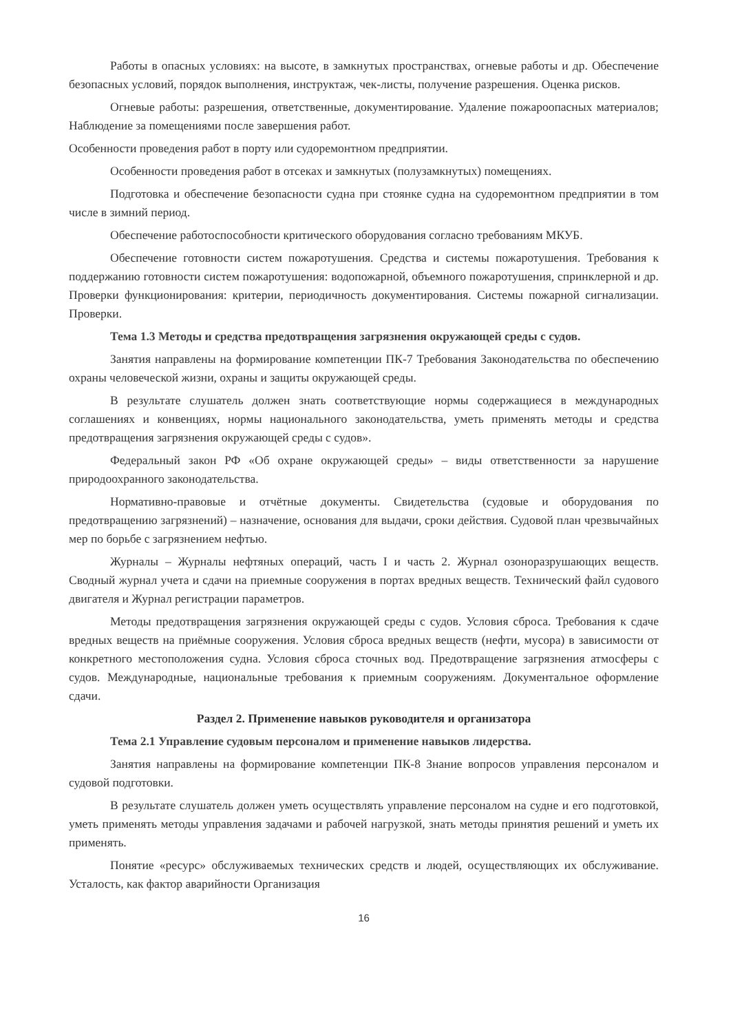Работы в опасных условиях: на высоте, в замкнутых пространствах, огневые работы и др. Обеспечение безопасных условий, порядок выполнения, инструктаж, чек-листы, получение разрешения. Оценка рисков.
Огневые работы: разрешения, ответственные, документирование. Удаление пожароопасных материалов; Наблюдение за помещениями после завершения работ.
Особенности проведения работ в порту или судоремонтном предприятии.
Особенности проведения работ в отсеках и замкнутых (полузамкнутых) помещениях.
Подготовка и обеспечение безопасности судна при стоянке судна на судоремонтном предприятии в том числе в зимний период.
Обеспечение работоспособности критического оборудования согласно требованиям МКУБ.
Обеспечение готовности систем пожаротушения. Средства и системы пожаротушения. Требования к поддержанию готовности систем пожаротушения: водопожарной, объемного пожаротушения, спринклерной и др. Проверки функционирования: критерии, периодичность документирования. Системы пожарной сигнализации. Проверки.
Тема 1.3 Методы и средства предотвращения загрязнения окружающей среды с судов.
Занятия направлены на формирование компетенции ПК-7 Требования Законодательства по обеспечению охраны человеческой жизни, охраны и защиты окружающей среды.
В результате слушатель должен знать соответствующие нормы содержащиеся в международных соглашениях и конвенциях, нормы национального законодательства, уметь применять методы и средства предотвращения загрязнения окружающей среды с судов».
Федеральный закон РФ «Об охране окружающей среды» – виды ответственности за нарушение природоохранного законодательства.
Нормативно-правовые и отчётные документы. Свидетельства (судовые и оборудования по предотвращению загрязнений) – назначение, основания для выдачи, сроки действия. Судовой план чрезвычайных мер по борьбе с загрязнением нефтью.
Журналы – Журналы нефтяных операций, часть I и часть 2. Журнал озоноразрушающих веществ. Сводный журнал учета и сдачи на приемные сооружения в портах вредных веществ. Технический файл судового двигателя и Журнал регистрации параметров.
Методы предотвращения загрязнения окружающей среды с судов. Условия сброса. Требования к сдаче вредных веществ на приёмные сооружения. Условия сброса вредных веществ (нефти, мусора) в зависимости от конкретного местоположения судна. Условия сброса сточных вод. Предотвращение загрязнения атмосферы с судов. Международные, национальные требования к приемным сооружениям. Документальное оформление сдачи.
Раздел 2. Применение навыков руководителя и организатора
Тема 2.1 Управление судовым персоналом и применение навыков лидерства.
Занятия направлены на формирование компетенции ПК-8 Знание вопросов управления персоналом и судовой подготовки.
В результате слушатель должен уметь осуществлять управление персоналом на судне и его подготовкой, уметь применять методы управления задачами и рабочей нагрузкой, знать методы принятия решений и уметь их применять.
Понятие «ресурс» обслуживаемых технических средств и людей, осуществляющих их обслуживание. Усталость, как фактор аварийности Организация
16